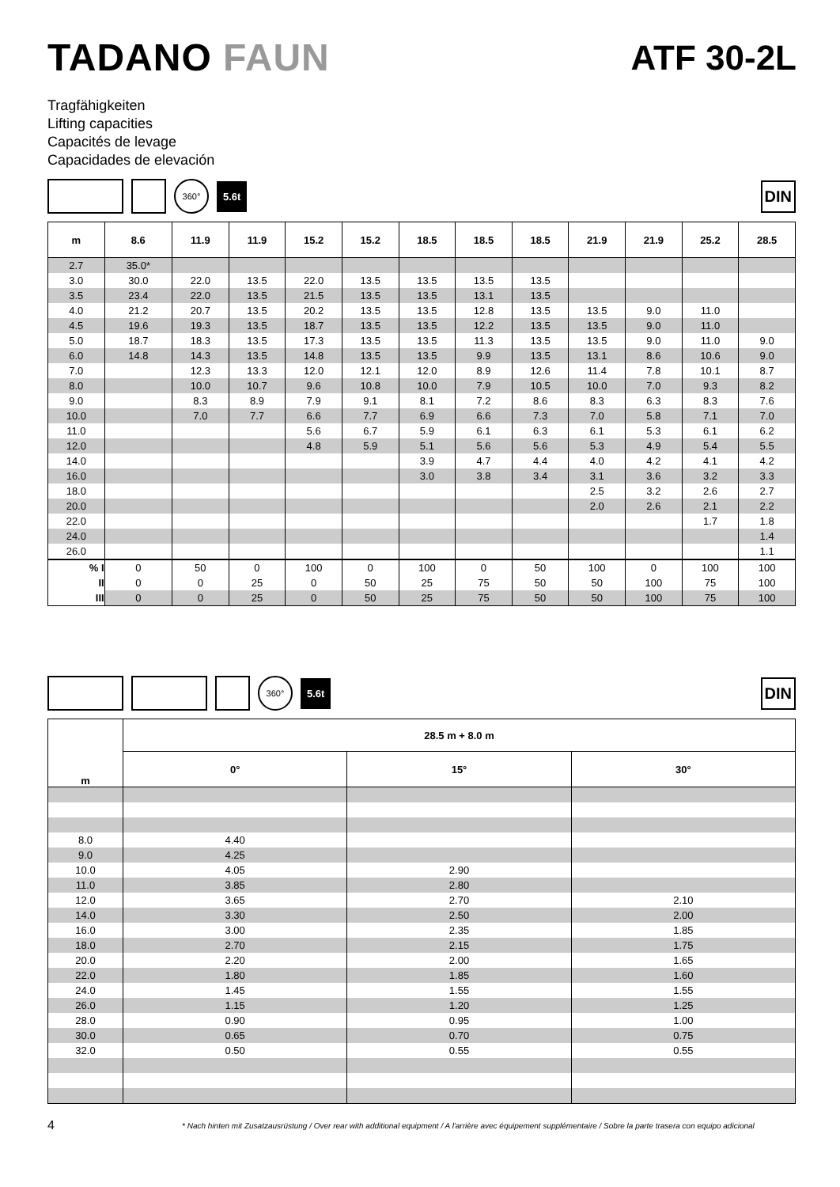TADANO FAUN ATF 30-2L
Tragfähigkeiten
Lifting capacities
Capacités de levage
Capacidades de elevación
360°
5.6t
DIN
| m | 8.6 | 11.9 | 11.9 | 15.2 | 15.2 | 18.5 | 18.5 | 18.5 | 21.9 | 21.9 | 25.2 | 28.5 |
| --- | --- | --- | --- | --- | --- | --- | --- | --- | --- | --- | --- | --- |
| 2.7 | 35.0* | | | | | | | | | | | |
| 3.0 | 30.0 | 22.0 | 13.5 | 22.0 | 13.5 | 13.5 | 13.5 | 13.5 | | | | |
| 3.5 | 23.4 | 22.0 | 13.5 | 21.5 | 13.5 | 13.5 | 13.1 | 13.5 | | | | |
| 4.0 | 21.2 | 20.7 | 13.5 | 20.2 | 13.5 | 13.5 | 12.8 | 13.5 | 13.5 | 9.0 | 11.0 | |
| 4.5 | 19.6 | 19.3 | 13.5 | 18.7 | 13.5 | 13.5 | 12.2 | 13.5 | 13.5 | 9.0 | 11.0 | |
| 5.0 | 18.7 | 18.3 | 13.5 | 17.3 | 13.5 | 13.5 | 11.3 | 13.5 | 13.5 | 9.0 | 11.0 | 9.0 |
| 6.0 | 14.8 | 14.3 | 13.5 | 14.8 | 13.5 | 13.5 | 9.9 | 13.5 | 13.1 | 8.6 | 10.6 | 9.0 |
| 7.0 | | 12.3 | 13.3 | 12.0 | 12.1 | 12.0 | 8.9 | 12.6 | 11.4 | 7.8 | 10.1 | 8.7 |
| 8.0 | | 10.0 | 10.7 | 9.6 | 10.8 | 10.0 | 7.9 | 10.5 | 10.0 | 7.0 | 9.3 | 8.2 |
| 9.0 | | 8.3 | 8.9 | 7.9 | 9.1 | 8.1 | 7.2 | 8.6 | 8.3 | 6.3 | 8.3 | 7.6 |
| 10.0 | | 7.0 | 7.7 | 6.6 | 7.7 | 6.9 | 6.6 | 7.3 | 7.0 | 5.8 | 7.1 | 7.0 |
| 11.0 | | | | 5.6 | 6.7 | 5.9 | 6.1 | 6.3 | 6.1 | 5.3 | 6.1 | 6.2 |
| 12.0 | | | | 4.8 | 5.9 | 5.1 | 5.6 | 5.6 | 5.3 | 4.9 | 5.4 | 5.5 |
| 14.0 | | | | | | 3.9 | 4.7 | 4.4 | 4.0 | 4.2 | 4.1 | 4.2 |
| 16.0 | | | | | | 3.0 | 3.8 | 3.4 | 3.1 | 3.6 | 3.2 | 3.3 |
| 18.0 | | | | | | | | | 2.5 | 3.2 | 2.6 | 2.7 |
| 20.0 | | | | | | | | | 2.0 | 2.6 | 2.1 | 2.2 |
| 22.0 | | | | | | | | | | | 1.7 | 1.8 |
| 24.0 | | | | | | | | | | | | 1.4 |
| 26.0 | | | | | | | | | | | | 1.1 |
| % I | 0 | 50 | 0 | 100 | 0 | 100 | 0 | 50 | 100 | 0 | 100 | 100 |
| II | 0 | 0 | 25 | 0 | 50 | 25 | 75 | 50 | 50 | 100 | 75 | 100 |
| III | 0 | 0 | 25 | 0 | 50 | 25 | 75 | 50 | 50 | 100 | 75 | 100 |
360°
5.6t
DIN
| m | 28.5 m + 8.0 m | | |
| --- | --- | --- | --- |
| | 0° | 15° | 30° |
| 8.0 | 4.40 | | |
| 9.0 | 4.25 | | |
| 10.0 | 4.05 | 2.90 | |
| 11.0 | 3.85 | 2.80 | |
| 12.0 | 3.65 | 2.70 | 2.10 |
| 14.0 | 3.30 | 2.50 | 2.00 |
| 16.0 | 3.00 | 2.35 | 1.85 |
| 18.0 | 2.70 | 2.15 | 1.75 |
| 20.0 | 2.20 | 2.00 | 1.65 |
| 22.0 | 1.80 | 1.85 | 1.60 |
| 24.0 | 1.45 | 1.55 | 1.55 |
| 26.0 | 1.15 | 1.20 | 1.25 |
| 28.0 | 0.90 | 0.95 | 1.00 |
| 30.0 | 0.65 | 0.70 | 0.75 |
| 32.0 | 0.50 | 0.55 | 0.55 |
4 * Nach hinten mit Zusatzausrüstung / Over rear with additional equipment / A l'arrière avec équipement supplémentaire / Sobre la parte trasera con equipo adicional